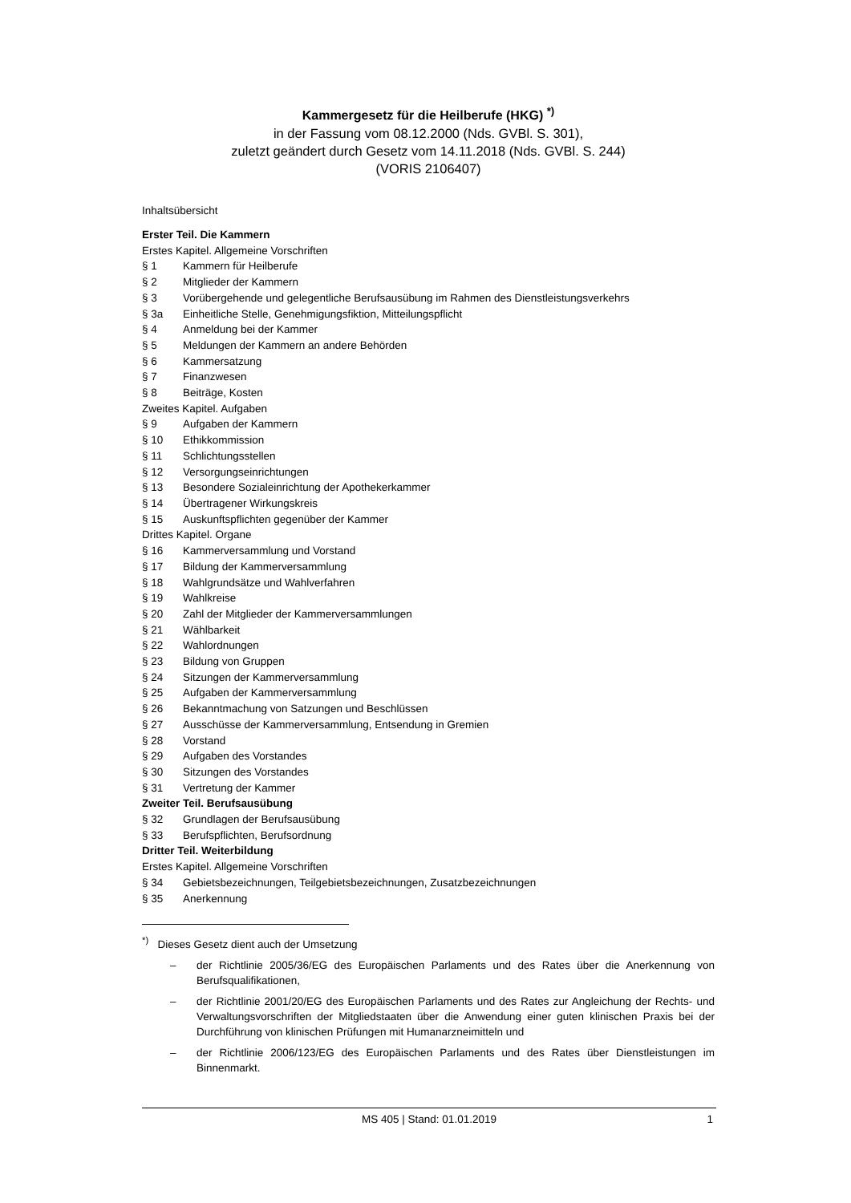Kammergesetz für die Heilberufe (HKG) <sup>*)</sup>
in der Fassung vom 08.12.2000 (Nds. GVBl. S. 301),
zuletzt geändert durch Gesetz vom 14.11.2018 (Nds. GVBl. S. 244)
(VORIS 2106407)
Inhaltsübersicht
Erster Teil. Die Kammern
Erstes Kapitel. Allgemeine Vorschriften
§ 1 Kammern für Heilberufe
§ 2 Mitglieder der Kammern
§ 3 Vorübergehende und gelegentliche Berufsausübung im Rahmen des Dienstleistungsverkehrs
§ 3a Einheitliche Stelle, Genehmigungsfiktion, Mitteilungspflicht
§ 4 Anmeldung bei der Kammer
§ 5 Meldungen der Kammern an andere Behörden
§ 6 Kammersatzung
§ 7 Finanzwesen
§ 8 Beiträge, Kosten
Zweites Kapitel. Aufgaben
§ 9 Aufgaben der Kammern
§ 10 Ethikkommission
§ 11 Schlichtungsstellen
§ 12 Versorgungseinrichtungen
§ 13 Besondere Sozialeinrichtung der Apothekerkammer
§ 14 Übertragener Wirkungskreis
§ 15 Auskunftspflichten gegenüber der Kammer
Drittes Kapitel. Organe
§ 16 Kammerversammlung und Vorstand
§ 17 Bildung der Kammerversammlung
§ 18 Wahlgrundsätze und Wahlverfahren
§ 19 Wahlkreise
§ 20 Zahl der Mitglieder der Kammerversammlungen
§ 21 Wählbarkeit
§ 22 Wahlordnungen
§ 23 Bildung von Gruppen
§ 24 Sitzungen der Kammerversammlung
§ 25 Aufgaben der Kammerversammlung
§ 26 Bekanntmachung von Satzungen und Beschlüssen
§ 27 Ausschüsse der Kammerversammlung, Entsendung in Gremien
§ 28 Vorstand
§ 29 Aufgaben des Vorstandes
§ 30 Sitzungen des Vorstandes
§ 31 Vertretung der Kammer
Zweiter Teil. Berufsausübung
§ 32 Grundlagen der Berufsausübung
§ 33 Berufspflichten, Berufsordnung
Dritter Teil. Weiterbildung
Erstes Kapitel. Allgemeine Vorschriften
§ 34 Gebietsbezeichnungen, Teilgebietsbezeichnungen, Zusatzbezeichnungen
§ 35 Anerkennung
<sup>*)</sup> Dieses Gesetz dient auch der Umsetzung
– der Richtlinie 2005/36/EG des Europäischen Parlaments und des Rates über die Anerkennung von Berufsqualifikationen,
– der Richtlinie 2001/20/EG des Europäischen Parlaments und des Rates zur Angleichung der Rechts- und Verwaltungsvorschriften der Mitgliedstaaten über die Anwendung einer guten klinischen Praxis bei der Durchführung von klinischen Prüfungen mit Humanarzneimitteln und
– der Richtlinie 2006/123/EG des Europäischen Parlaments und des Rates über Dienstleistungen im Binnenmarkt.
MS 405 | Stand: 01.01.2019 1